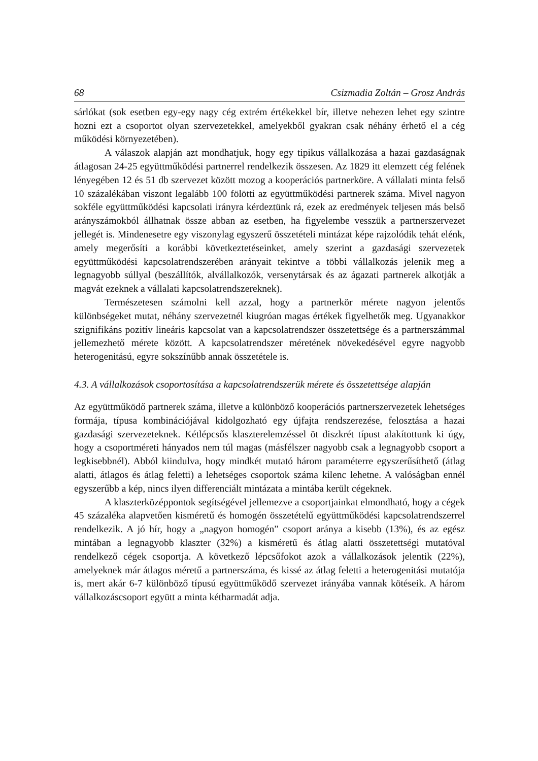68 Csizmadia Zoltán – Grosz András
sárlókat (sok esetben egy-egy nagy cég extrém értékekkel bír, illetve nehezen lehet egy szintre hozni ezt a csoportot olyan szervezetekkel, amelyekből gyakran csak néhány érhető el a cég működési környezetében).
A válaszok alapján azt mondhatjuk, hogy egy tipikus vállalkozása a hazai gazdaságnak átlagosan 24-25 együttműködési partnerrel rendelkezik összesen. Az 1829 itt elemzett cég felének lényegében 12 és 51 db szervezet között mozog a kooperációs partnerköre. A vállalati minta felső 10 százalékában viszont legalább 100 fölötti az együttműködési partnerek száma. Mivel nagyon sokféle együttműködési kapcsolati irányra kérdeztünk rá, ezek az eredmények teljesen más belső arányszámokból állhatnak össze abban az esetben, ha figyelembe vesszük a partnerszervezet jellegét is. Mindenesetre egy viszonylag egyszerű összetételi mintázat képe rajzolódik tehát elénk, amely megerősíti a korábbi következtetéseinket, amely szerint a gazdasági szervezetek együttműködési kapcsolatrendszerében arányait tekintve a többi vállalkozás jelenik meg a legnagyobb súllyal (beszállítók, alvállalkozók, versenytársak és az ágazati partnerek alkotják a magvát ezeknek a vállalati kapcsolatrendszereknek).
Természetesen számolni kell azzal, hogy a partnerkör mérete nagyon jelentős különbségeket mutat, néhány szervezetnél kiugróan magas értékek figyelhetők meg. Ugyanakkor szignifikáns pozitív lineáris kapcsolat van a kapcsolatrendszer összetettsége és a partnerszámmal jellemezhető mérete között. A kapcsolatrendszer méretének növekedésével egyre nagyobb heterogenitású, egyre sokszínűbb annak összetétele is.
4.3. A vállalkozások csoportosítása a kapcsolatrendszerük mérete és összetettsége alapján
Az együttműködő partnerek száma, illetve a különböző kooperációs partnerszervezetek lehetséges formája, típusa kombinációjával kidolgozható egy újfajta rendszerezése, felosztása a hazai gazdasági szervezeteknek. Kétlépcsős klaszterelemzéssel öt diszkrét típust alakítottunk ki úgy, hogy a csoportméreti hányados nem túl magas (másfélszer nagyobb csak a legnagyobb csoport a legkisebbnél). Abból kiindulva, hogy mindkét mutató három paraméterre egyszerűsíthető (átlag alatti, átlagos és átlag feletti) a lehetséges csoportok száma kilenc lehetne. A valóságban ennél egyszerűbb a kép, nincs ilyen differenciált mintázata a mintába került cégeknek.
A klaszterközéppontok segítségével jellemezve a csoportjainkat elmondható, hogy a cégek 45 százaléka alapvetően kisméretű és homogén összetételű együttműködési kapcsolatrendszerrel rendelkezik. A jó hír, hogy a „nagyon homogén” csoport aránya a kisebb (13%), és az egész mintában a legnagyobb klaszter (32%) a kisméretű és átlag alatti összetettségi mutatóval rendelkező cégek csoportja. A következő lépcsőfokot azok a vállalkozások jelentik (22%), amelyeknek már átlagos méretű a partnerszáma, és kissé az átlag feletti a heterogenitási mutatója is, mert akár 6-7 különböző típusú együttműködő szervezet irányába vannak kötéseik. A három vállalkozáscsoport együtt a minta kétharmadát adja.